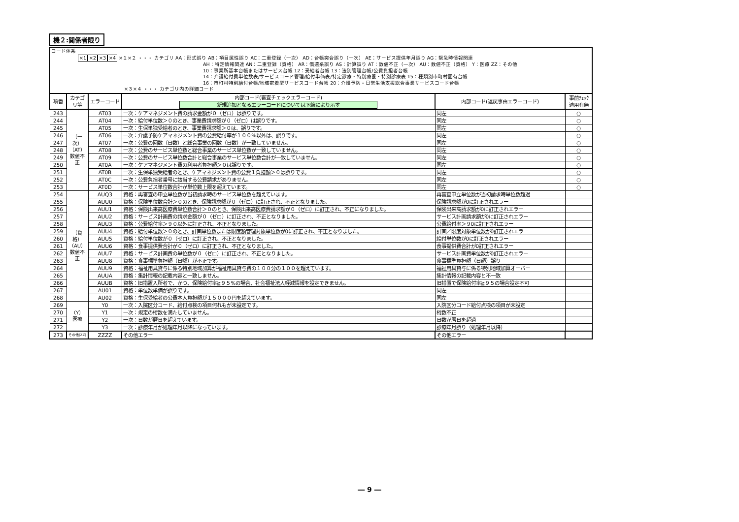機２:関係者限り
| コード体系 ×1 ×2 ×3 ×4 ×１×２ ・・・ カテゴリ AA：形式誤り AB：項目属性誤り AC：二重登録（一次） AD：台帳突合誤り（一次） AE：サービス提供年月誤り AG：緊急時情報関連 AH：特定情報関連 AN：二重登録（資格） AR：償還系誤り AS：計算誤り AT：数値不正（一次） AU：数値不正（資格） Y：医療 ZZ：その他 10：事業所基本台帳またはサービス台帳 12：受給者台帳 13：法別管理台帳/公費負担者台帳 14：介護給付費単位数表/サービスコード管理/給付単価表/特定診療・特別療養・特別診療表 15：種類別市町村固有台帳 16：市町村特別給付台帳/地域密着型サービスコード台帳 20：介護予防・日常生活支援総合事業サービスコード台帳 ×３×４ ・・・ カテゴリ内の詳細コード | | | | | |
| 項番 | カテゴ リ等 | エラーコード | 内部コード(審査チェックエラーコード) 新規追加となるエラーコードについては下線により示す | 内部コード(返戻事由エラーコード) | 事前ﾁｪｯｸ 適用有無 |
| 243 | （一次）（AT） 数値不正 | AT03 | 一次：ケアマネジメント費の請求金額が０（ゼロ）は誤りです。 | 同左 | ○ |
| 244 | | AT04 | 一次：給付単位数＞０のとき、事業費請求額が０（ゼロ）は誤りです。 | 同左 | ○ |
| 245 | | AT05 | 一次：生保単独受給者のとき、事業費請求額＞０は、誤りです。 | 同左 | ○ |
| 246 | | AT06 | 一次：介護予防ケアマネジメント費の公費給付率が１００％以外は、誤りです。 | 同左 | ○ |
| 247 | | AT07 | 一次：公費の回数（日数）と総合事業の回数（日数）が一致していません。 | 同左 | ○ |
| 248 | | AT08 | 一次：公費のサービス単位数と総合事業のサービス単位数が一致していません。 | 同左 | ○ |
| 249 | | AT09 | 一次：公費のサービス単位数合計と総合事業のサービス単位数合計が一致していません。 | 同左 | ○ |
| 250 | | AT0A | 一次：ケアマネジメント費の利用者負担額＞０は誤りです。 | 同左 | ○ |
| 251 | | AT0B | 一次：生保単独受給者のとき、ケアマネジメント費の公費１負担額＞０は誤りです。 | 同左 | ○ |
| 252 | | AT0C | 一次：公費負担者番号に該当する公費請求がありません。 | 同左 | ○ |
| 253 | | AT0D | 一次：サービス単位数合計が単位数上限を超えています。 | 同左 | ○ |
| 254 | （資格）（AU） 数値不正 | AUQ3 | 資格：再審査の申立単位数が当初請求時のサービス単位数を超えています。 | 再審査申立単位数が当初請求時単位数超過 | |
| 255 | | AUU0 | 資格：保険単位数合計＞０のとき、保険請求額が０（ゼロ）に訂正され、不正となりました。 | 保険請求額が0に訂正されエラー | |
| 256 | | AUU1 | 資格：保険出来高医療費単位数合計＞０のとき、保険出来高医療費請求額が０（ゼロ）に訂正され、不正になりました。 | 保険出来高請求額が0に訂正されエラー | |
| 257 | | AUU2 | 資格：サービス計画費の請求金額が０（ゼロ）に訂正され、不正となりました。 | サービス計画請求額が0に訂正されエラー | |
| 258 | | AUU3 | 資格：公費給付率＞９０以外に訂正され、不正となりました。 | 公費給付率＞９0に訂正されエラー | |
| 259 | | AUU4 | 資格：給付単位数＞０のとき、計画単位数または限度額管理対象単位数が0に訂正され、不正となりました。 | 計画／限度対象単位数が0訂正されエラー | |
| 260 | | AUU5 | 資格：給付単位数が０（ゼロ）に訂正され、不正となりました。 | 給付単位数が0に訂正されエラー | |
| 261 | | AUU6 | 資格：食事提供費合計が０（ゼロ）に訂正され、不正となりました。 | 食事提供費合計が0訂正されエラー | |
| 262 | | AUU7 | 資格：サービス計画費の単位数が０（ゼロ）に訂正され、不正となりました。 | サービス計画費単位数が0訂正されエラー | |
| 263 | | AUU8 | 資格：食事標準負担額（日額）が不正です。 | 食事標準負担額（日額）誤り | |
| 264 | | AUU9 | 資格：福祉用具貸与に係る特別地域加算が福祉用具貸与費の１００分の１００を超えています。 | 福祉用具貸与に係る特別地域加算オーバー | |
| 265 | | AUUA | 資格：集計情報の記載内容と一致しません。 | 集計情報の記載内容と不一致 | |
| 266 | | AUUB | 資格：旧措置入所者で、かつ、保険給付率≧９５%の場合、社会福祉法人軽減情報を設定できません。 | 旧措置で保険給付率≧９５の場合設定不可 | |
| 267 | | AU01 | 資格：単位数単価が誤りです。 | 同左 | |
| 268 | | AU02 | 資格：生保受給者の公費本人負担額が１５０００円を超えています。 | 同左 | |
| 269 | （Y） 医療 | Y0 | 一次：入院区分コード、給付点検の項目何れもが未設定です。 | 入院区分コード給付点検の項目が未設定 | |
| 270 | | Y1 | 一次：規定の桁数を満たしていません。 | 桁数不正 | |
| 271 | | Y2 | 一次：日数が暦日を超えています。 | 日数が暦日を超過 | |
| 272 | | Y3 | 一次：診療年月が処理年月以降になっています。 | 診療年月誤り（処理年月以降） | |
| 273 | その他(ZZ) | ZZZZ | その他エラー | その他エラー | |
― 9 ―